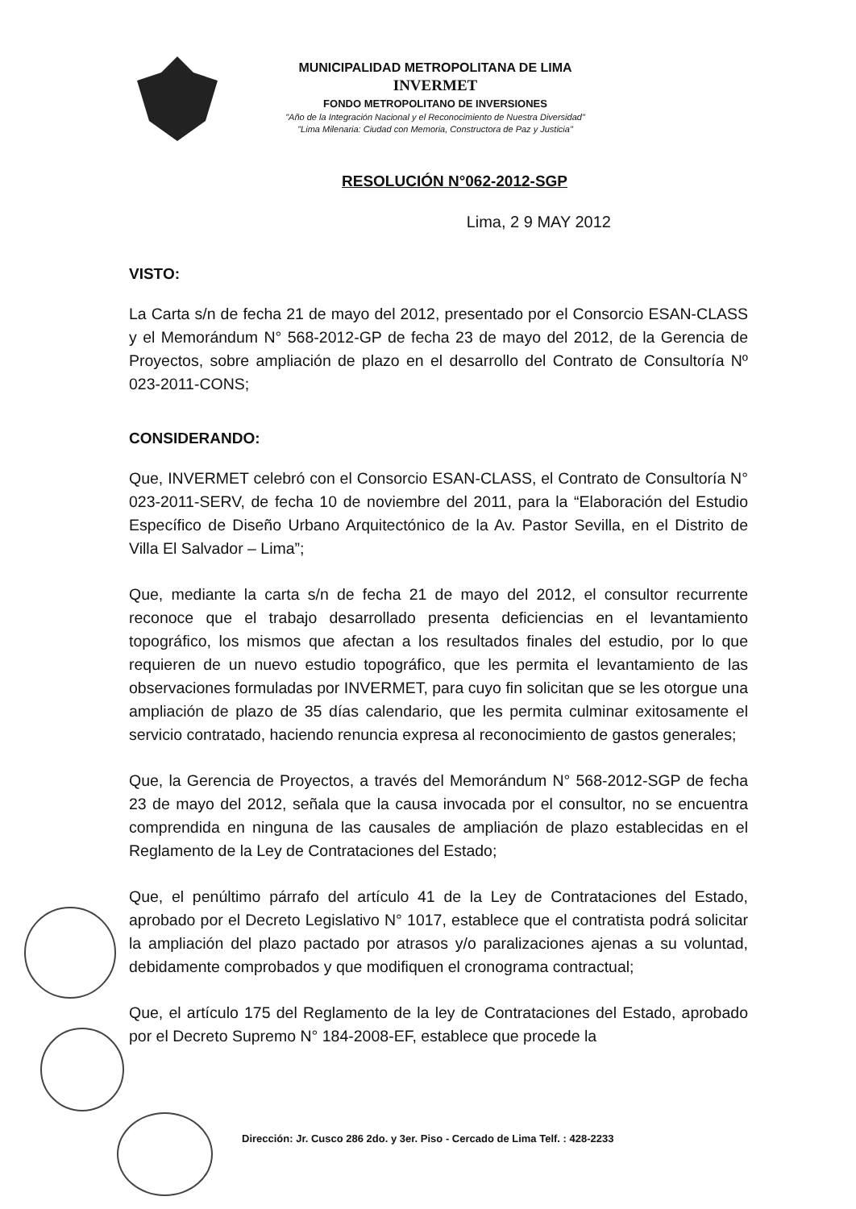MUNICIPALIDAD METROPOLITANA DE LIMA
INVERMET
FONDO METROPOLITANO DE INVERSIONES
"Año de la Integración Nacional y el Reconocimiento de Nuestra Diversidad"
"Lima Milenaria: Ciudad con Memoria, Constructora de Paz y Justicia"
RESOLUCIÓN N°062-2012-SGP
Lima, 2 9 MAY 2012
VISTO:
La Carta s/n de fecha 21 de mayo del 2012, presentado por el Consorcio ESAN-CLASS y el Memorándum N° 568-2012-GP de fecha 23 de mayo del 2012, de la Gerencia de Proyectos, sobre ampliación de plazo en el desarrollo del Contrato de Consultoría Nº 023-2011-CONS;
CONSIDERANDO:
Que, INVERMET celebró con el Consorcio ESAN-CLASS, el Contrato de Consultoría N° 023-2011-SERV, de fecha 10 de noviembre del 2011, para la “Elaboración del Estudio Específico de Diseño Urbano Arquitectónico de la Av. Pastor Sevilla, en el Distrito de Villa El Salvador – Lima”;
Que, mediante la carta s/n de fecha 21 de mayo del 2012, el consultor recurrente reconoce que el trabajo desarrollado presenta deficiencias en el levantamiento topográfico, los mismos que afectan a los resultados finales del estudio, por lo que requieren de un nuevo estudio topográfico, que les permita el levantamiento de las observaciones formuladas por INVERMET, para cuyo fin solicitan que se les otorgue una ampliación de plazo de 35 días calendario, que les permita culminar exitosamente el servicio contratado, haciendo renuncia expresa al reconocimiento de gastos generales;
Que, la Gerencia de Proyectos, a través del Memorándum N° 568-2012-SGP de fecha 23 de mayo del 2012, señala que la causa invocada por el consultor, no se encuentra comprendida en ninguna de las causales de ampliación de plazo establecidas en el Reglamento de la Ley de Contrataciones del Estado;
Que, el penúltimo párrafo del artículo 41 de la Ley de Contrataciones del Estado, aprobado por el Decreto Legislativo N° 1017, establece que el contratista podrá solicitar la ampliación del plazo pactado por atrasos y/o paralizaciones ajenas a su voluntad, debidamente comprobados y que modifiquen el cronograma contractual;
Que, el artículo 175 del Reglamento de la ley de Contrataciones del Estado, aprobado por el Decreto Supremo N° 184-2008-EF, establece que procede la
Dirección: Jr. Cusco 286 2do. y 3er. Piso - Cercado de Lima Telf. : 428-2233